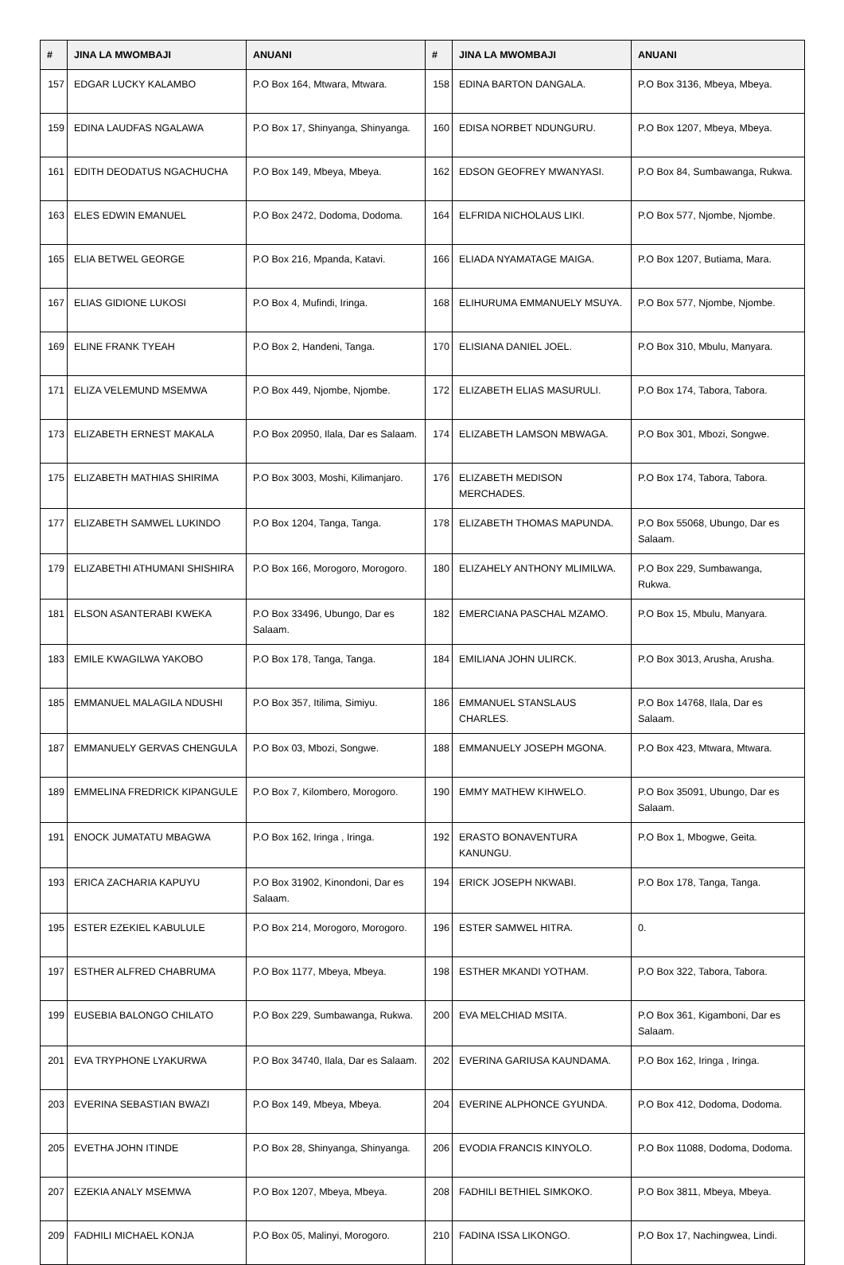| # | JINA LA MWOMBAJI | ANUANI | # | JINA LA MWOMBAJI | ANUANI |
| --- | --- | --- | --- | --- | --- |
| 157 | EDGAR LUCKY KALAMBO | P.O Box 164, Mtwara, Mtwara. | 158 | EDINA BARTON DANGALA. | P.O Box 3136, Mbeya, Mbeya. |
| 159 | EDINA LAUDFAS NGALAWA | P.O Box 17, Shinyanga, Shinyanga. | 160 | EDISA NORBET NDUNGURU. | P.O Box 1207, Mbeya, Mbeya. |
| 161 | EDITH DEODATUS NGACHUCHA | P.O Box 149, Mbeya, Mbeya. | 162 | EDSON GEOFREY MWANYASI. | P.O Box 84, Sumbawanga, Rukwa. |
| 163 | ELES EDWIN EMANUEL | P.O Box 2472, Dodoma, Dodoma. | 164 | ELFRIDA NICHOLAUS LIKI. | P.O Box 577, Njombe, Njombe. |
| 165 | ELIA BETWEL GEORGE | P.O Box 216, Mpanda, Katavi. | 166 | ELIADA NYAMATAGE MAIGA. | P.O Box 1207, Butiama, Mara. |
| 167 | ELIAS GIDIONE LUKOSI | P.O Box 4, Mufindi, Iringa. | 168 | ELIHURUMA EMMANUELY MSUYA. | P.O Box 577, Njombe, Njombe. |
| 169 | ELINE FRANK TYEAH | P.O Box 2, Handeni, Tanga. | 170 | ELISIANA DANIEL JOEL. | P.O Box 310, Mbulu, Manyara. |
| 171 | ELIZA VELEMUND MSEMWA | P.O Box 449, Njombe, Njombe. | 172 | ELIZABETH ELIAS MASURULI. | P.O Box 174, Tabora, Tabora. |
| 173 | ELIZABETH ERNEST MAKALA | P.O Box 20950, Ilala, Dar es Salaam. | 174 | ELIZABETH LAMSON MBWAGA. | P.O Box 301, Mbozi, Songwe. |
| 175 | ELIZABETH MATHIAS SHIRIMA | P.O Box 3003, Moshi, Kilimanjaro. | 176 | ELIZABETH MEDISON MERCHADES. | P.O Box 174, Tabora, Tabora. |
| 177 | ELIZABETH SAMWEL LUKINDO | P.O Box 1204, Tanga, Tanga. | 178 | ELIZABETH THOMAS MAPUNDA. | P.O Box 55068, Ubungo, Dar es Salaam. |
| 179 | ELIZABETHI ATHUMANI SHISHIRA | P.O Box 166, Morogoro, Morogoro. | 180 | ELIZAHELY ANTHONY MLIMILWA. | P.O Box 229, Sumbawanga, Rukwa. |
| 181 | ELSON ASANTERABI KWEKA | P.O Box 33496, Ubungo, Dar es Salaam. | 182 | EMERCIANA PASCHAL MZAMO. | P.O Box 15, Mbulu, Manyara. |
| 183 | EMILE KWAGILWA YAKOBO | P.O Box 178, Tanga, Tanga. | 184 | EMILIANA JOHN ULIRCK. | P.O Box 3013, Arusha, Arusha. |
| 185 | EMMANUEL MALAGILA NDUSHI | P.O Box 357, Itilima, Simiyu. | 186 | EMMANUEL STANSLAUS CHARLES. | P.O Box 14768, Ilala, Dar es Salaam. |
| 187 | EMMANUELY GERVAS CHENGULA | P.O Box 03, Mbozi, Songwe. | 188 | EMMANUELY JOSEPH MGONA. | P.O Box 423, Mtwara, Mtwara. |
| 189 | EMMELINA FREDRICK KIPANGULE | P.O Box 7, Kilombero, Morogoro. | 190 | EMMY MATHEW KIHWELO. | P.O Box 35091, Ubungo, Dar es Salaam. |
| 191 | ENOCK JUMATATU MBAGWA | P.O Box 162, Iringa , Iringa. | 192 | ERASTO BONAVENTURA KANUNGU. | P.O Box 1, Mbogwe, Geita. |
| 193 | ERICA ZACHARIA KAPUYU | P.O Box 31902, Kinondoni, Dar es Salaam. | 194 | ERICK JOSEPH NKWABI. | P.O Box 178, Tanga, Tanga. |
| 195 | ESTER EZEKIEL KABULULE | P.O Box 214, Morogoro, Morogoro. | 196 | ESTER SAMWEL HITRA. | 0. |
| 197 | ESTHER ALFRED CHABRUMA | P.O Box 1177, Mbeya, Mbeya. | 198 | ESTHER MKANDI YOTHAM. | P.O Box 322, Tabora, Tabora. |
| 199 | EUSEBIA BALONGO CHILATO | P.O Box 229, Sumbawanga, Rukwa. | 200 | EVA MELCHIAD MSITA. | P.O Box 361, Kigamboni, Dar es Salaam. |
| 201 | EVA TRYPHONE LYAKURWA | P.O Box 34740, Ilala, Dar es Salaam. | 202 | EVERINA GARIUSA KAUNDAMA. | P.O Box 162, Iringa , Iringa. |
| 203 | EVERINA SEBASTIAN BWAZI | P.O Box 149, Mbeya, Mbeya. | 204 | EVERINE ALPHONCE GYUNDA. | P.O Box 412, Dodoma, Dodoma. |
| 205 | EVETHA JOHN ITINDE | P.O Box 28, Shinyanga, Shinyanga. | 206 | EVODIA FRANCIS KINYOLO. | P.O Box 11088, Dodoma, Dodoma. |
| 207 | EZEKIA ANALY MSEMWA | P.O Box 1207, Mbeya, Mbeya. | 208 | FADHILI BETHIEL SIMKOKO. | P.O Box 3811, Mbeya, Mbeya. |
| 209 | FADHILI MICHAEL KONJA | P.O Box 05, Malinyi, Morogoro. | 210 | FADINA ISSA LIKONGO. | P.O Box 17, Nachingwea, Lindi. |